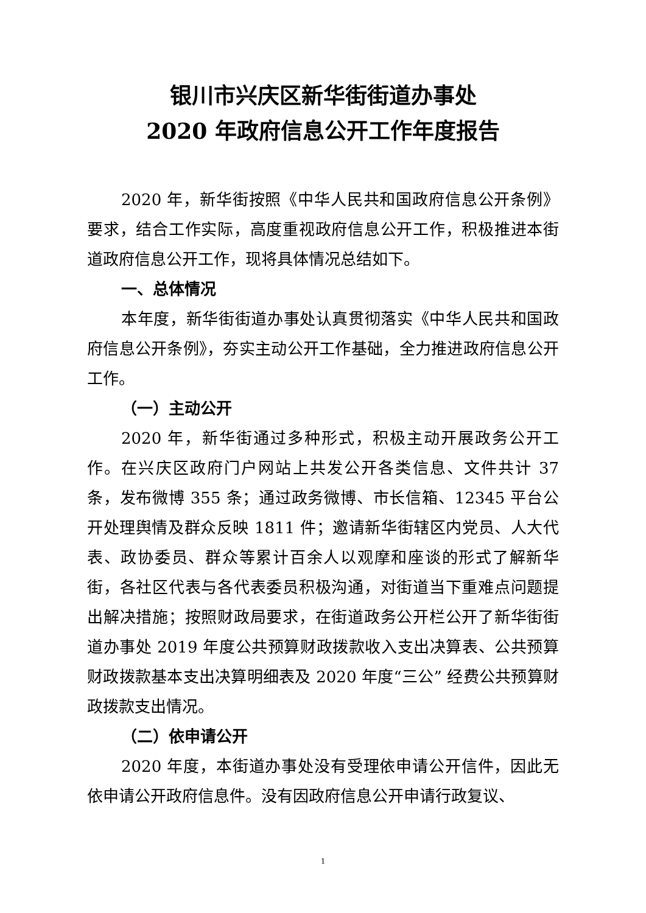银川市兴庆区新华街街道办事处
2020 年政府信息公开工作年度报告
2020 年，新华街按照《中华人民共和国政府信息公开条例》要求，结合工作实际，高度重视政府信息公开工作，积极推进本街道政府信息公开工作，现将具体情况总结如下。
一、总体情况
本年度，新华街街道办事处认真贯彻落实《中华人民共和国政府信息公开条例》，夯实主动公开工作基础，全力推进政府信息公开工作。
（一）主动公开
2020 年，新华街通过多种形式，积极主动开展政务公开工作。在兴庆区政府门户网站上共发公开各类信息、文件共计 37 条，发布微博 355 条；通过政务微博、市长信箱、12345 平台公开处理舆情及群众反映 1811 件；邀请新华街辖区内党员、人大代表、政协委员、群众等累计百余人以观摩和座谈的形式了解新华街，各社区代表与各代表委员积极沟通，对街道当下重难点问题提出解决措施；按照财政局要求，在街道政务公开栏公开了新华街街道办事处 2019 年度公共预算财政拨款收入支出决算表、公共预算财政拨款基本支出决算明细表及 2020 年度“三公” 经费公共预算财政拨款支出情况。
（二）依申请公开
2020 年度，本街道办事处没有受理依申请公开信件，因此无依申请公开政府信息件。没有因政府信息公开申请行政复议、
1